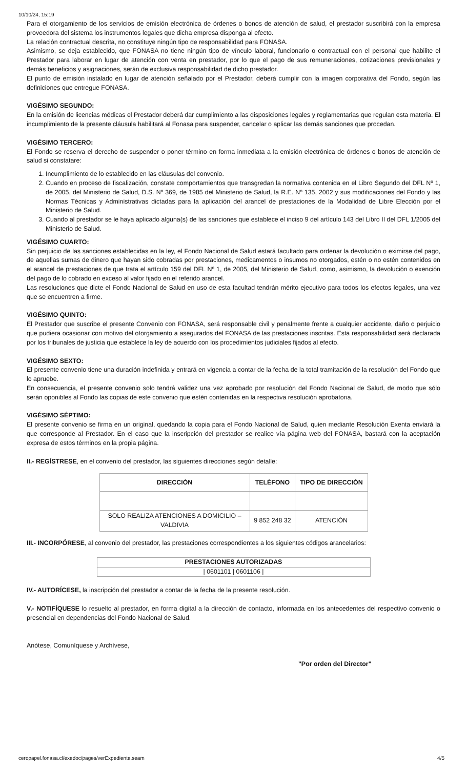10/10/24, 15:19
Para el otorgamiento de los servicios de emisión electrónica de órdenes o bonos de atención de salud, el prestador suscribirá con la empresa proveedora del sistema los instrumentos legales que dicha empresa disponga al efecto.
La relación contractual descrita, no constituye ningún tipo de responsabilidad para FONASA.
Asimismo, se deja establecido, que FONASA no tiene ningún tipo de vínculo laboral, funcionario o contractual con el personal que habilite el Prestador para laborar en lugar de atención con venta en prestador, por lo que el pago de sus remuneraciones, cotizaciones previsionales y demás beneficios y asignaciones, serán de exclusiva responsabilidad de dicho prestador.
El punto de emisión instalado en lugar de atención señalado por el Prestador, deberá cumplir con la imagen corporativa del Fondo, según las definiciones que entregue FONASA.
VIGÉSIMO SEGUNDO:
En la emisión de licencias médicas el Prestador deberá dar cumplimiento a las disposiciones legales y reglamentarias que regulan esta materia. El incumplimiento de la presente cláusula habilitará al Fonasa para suspender, cancelar o aplicar las demás sanciones que procedan.
VIGÉSIMO TERCERO:
El Fondo se reserva el derecho de suspender o poner término en forma inmediata a la emisión electrónica de órdenes o bonos de atención de salud si constatare:
1. Incumplimiento de lo establecido en las cláusulas del convenio.
2. Cuando en proceso de fiscalización, constate comportamientos que transgredan la normativa contenida en el Libro Segundo del DFL Nº 1, de 2005, del Ministerio de Salud, D.S. Nº 369, de 1985 del Ministerio de Salud, la R.E. Nº 135, 2002 y sus modificaciones del Fondo y las Normas Técnicas y Administrativas dictadas para la aplicación del arancel de prestaciones de la Modalidad de Libre Elección por el Ministerio de Salud.
3. Cuando al prestador se le haya aplicado alguna(s) de las sanciones que establece el inciso 9 del artículo 143 del Libro II del DFL 1/2005 del Ministerio de Salud.
VIGÉSIMO CUARTO:
Sin perjuicio de las sanciones establecidas en la ley, el Fondo Nacional de Salud estará facultado para ordenar la devolución o eximirse del pago, de aquellas sumas de dinero que hayan sido cobradas por prestaciones, medicamentos o insumos no otorgados, estén o no estén contenidos en el arancel de prestaciones de que trata el artículo 159 del DFL Nº 1, de 2005, del Ministerio de Salud, como, asimismo, la devolución o exención del pago de lo cobrado en exceso al valor fijado en el referido arancel.
Las resoluciones que dicte el Fondo Nacional de Salud en uso de esta facultad tendrán mérito ejecutivo para todos los efectos legales, una vez que se encuentren a firme.
VIGÉSIMO QUINTO:
El Prestador que suscribe el presente Convenio con FONASA, será responsable civil y penalmente frente a cualquier accidente, daño o perjuicio que pudiera ocasionar con motivo del otorgamiento a asegurados del FONASA de las prestaciones inscritas. Esta responsabilidad será declarada por los tribunales de justicia que establece la ley de acuerdo con los procedimientos judiciales fijados al efecto.
VIGÉSIMO SEXTO:
El presente convenio tiene una duración indefinida y entrará en vigencia a contar de la fecha de la total tramitación de la resolución del Fondo que lo apruebe.
En consecuencia, el presente convenio solo tendrá validez una vez aprobado por resolución del Fondo Nacional de Salud, de modo que sólo serán oponibles al Fondo las copias de este convenio que estén contenidas en la respectiva resolución aprobatoria.
VIGÉSIMO SÉPTIMO:
El presente convenio se firma en un original, quedando la copia para el Fondo Nacional de Salud, quien mediante Resolución Exenta enviará la que corresponde al Prestador. En el caso que la inscripción del prestador se realice vía página web del FONASA, bastará con la aceptación expresa de estos términos en la propia página.
II.- REGÍSTRESE, en el convenio del prestador, las siguientes direcciones según detalle:
| DIRECCIÓN | TELÉFONO | TIPO DE DIRECCIÓN |
| --- | --- | --- |
| SOLO REALIZA ATENCIONES A DOMICILIO – VALDIVIA | 9 852 248 32 | ATENCIÓN |
III.- INCORPÓRESE, al convenio del prestador, las prestaciones correspondientes a los siguientes códigos arancelarios:
| PRESTACIONES AUTORIZADAS |
| --- |
| / 0601101 / 0601106 / |
IV.- AUTORÍCESE, la inscripción del prestador a contar de la fecha de la presente resolución.
V.- NOTIFÍQUESE lo resuelto al prestador, en forma digital a la dirección de contacto, informada en los antecedentes del respectivo convenio o presencial en dependencias del Fondo Nacional de Salud.
Anótese, Comuníquese y Archívese,
"Por orden del Director"
ceropapel.fonasa.cl/exedoc/pages/verExpediente.seam 4/5